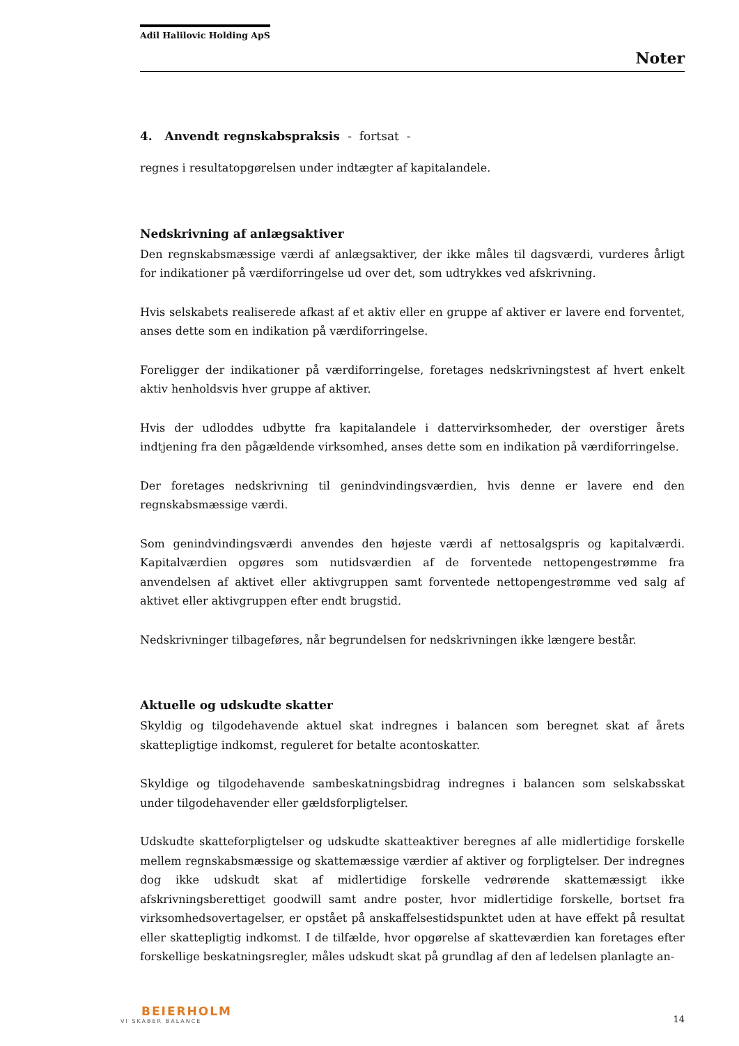Adil Halilovic Holding ApS
Noter
4. Anvendt regnskabspraksis - fortsat -
regnes i resultatopgørelsen under indtægter af kapitalandele.
Nedskrivning af anlægsaktiver
Den regnskabsmæssige værdi af anlægsaktiver, der ikke måles til dagsværdi, vurderes årligt for indikationer på værdiforringelse ud over det, som udtrykkes ved afskrivning.
Hvis selskabets realiserede afkast af et aktiv eller en gruppe af aktiver er lavere end forventet, anses dette som en indikation på værdiforringelse.
Foreligger der indikationer på værdiforringelse, foretages nedskrivningstest af hvert enkelt aktiv henholdsvis hver gruppe af aktiver.
Hvis der udloddes udbytte fra kapitalandele i dattervirksomheder, der overstiger årets indtjening fra den pågældende virksomhed, anses dette som en indikation på værdiforringelse.
Der foretages nedskrivning til genindvindingsværdien, hvis denne er lavere end den regnskabsmæssige værdi.
Som genindvindingsværdi anvendes den højeste værdi af nettosalgspris og kapitalværdi. Kapitalværdien opgøres som nutidsværdien af de forventede nettopengestrømme fra anvendelsen af aktivet eller aktivgruppen samt forventede nettopengestrømme ved salg af aktivet eller aktivgruppen efter endt brugstid.
Nedskrivninger tilbageføres, når begrundelsen for nedskrivningen ikke længere består.
Aktuelle og udskudte skatter
Skyldig og tilgodehavende aktuel skat indregnes i balancen som beregnet skat af årets skattepligtige indkomst, reguleret for betalte acontoskatter.
Skyldige og tilgodehavende sambeskatningsbidrag indregnes i balancen som selskabsskat under tilgodehavender eller gældsforpligtelser.
Udskudte skatteforpligtelser og udskudte skatteaktiver beregnes af alle midlertidige forskelle mellem regnskabsmæssige og skattemæssige værdier af aktiver og forpligtelser. Der indregnes dog ikke udskudt skat af midlertidige forskelle vedrørende skattemæssigt ikke afskrivningsberettiget goodwill samt andre poster, hvor midlertidige forskelle, bortset fra virksomhedsovertagelser, er opstået på anskaffelsestidspunktet uden at have effekt på resultat eller skattepligtig indkomst. I de tilfælde, hvor opgørelse af skatteværdien kan foretages efter forskellige beskatningsregler, måles udskudt skat på grundlag af den af ledelsen planlagte an-
BEIERHOLM
VI SKABER BALANCE
14